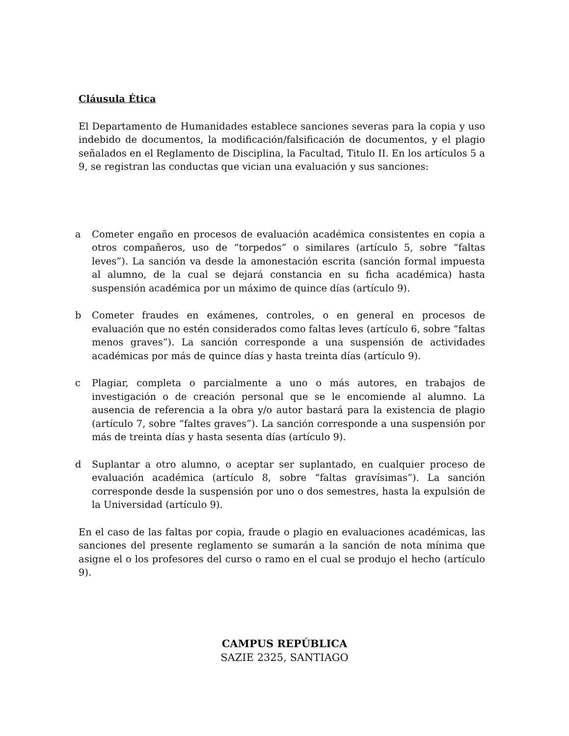Cláusula Ética
El Departamento de Humanidades establece sanciones severas para la copia y uso indebido de documentos, la modificación/falsificación de documentos, y el plagio señalados en el Reglamento de Disciplina, la Facultad, Titulo II. En los artículos 5 a 9, se registran las conductas que vician una evaluación y sus sanciones:
a Cometer engaño en procesos de evaluación académica consistentes en copia a otros compañeros, uso de “torpedos” o similares (artículo 5, sobre “faltas leves”). La sanción va desde la amonestación escrita (sanción formal impuesta al alumno, de la cual se dejará constancia en su ficha académica) hasta suspensión académica por un máximo de quince días (artículo 9).
b Cometer fraudes en exámenes, controles, o en general en procesos de evaluación que no estén considerados como faltas leves (artículo 6, sobre “faltas menos graves”). La sanción corresponde a una suspensión de actividades académicas por más de quince días y hasta treinta días (artículo 9).
c Plagiar, completa o parcialmente a uno o más autores, en trabajos de investigación o de creación personal que se le encomiende al alumno. La ausencia de referencia a la obra y/o autor bastará para la existencia de plagio (artículo 7, sobre “faltes graves”). La sanción corresponde a una suspensión por más de treinta días y hasta sesenta días (artículo 9).
d Suplantar a otro alumno, o aceptar ser suplantado, en cualquier proceso de evaluación académica (artículo 8, sobre “faltas gravísimas”). La sanción corresponde desde la suspensión por uno o dos semestres, hasta la expulsión de la Universidad (artículo 9).
En el caso de las faltas por copia, fraude o plagio en evaluaciones académicas, las sanciones del presente reglamento se sumarán a la sanción de nota mínima que asigne el o los profesores del curso o ramo en el cual se produjo el hecho (artículo 9).
CAMPUS REPÚBLICA
SAZIE 2325, SANTIAGO